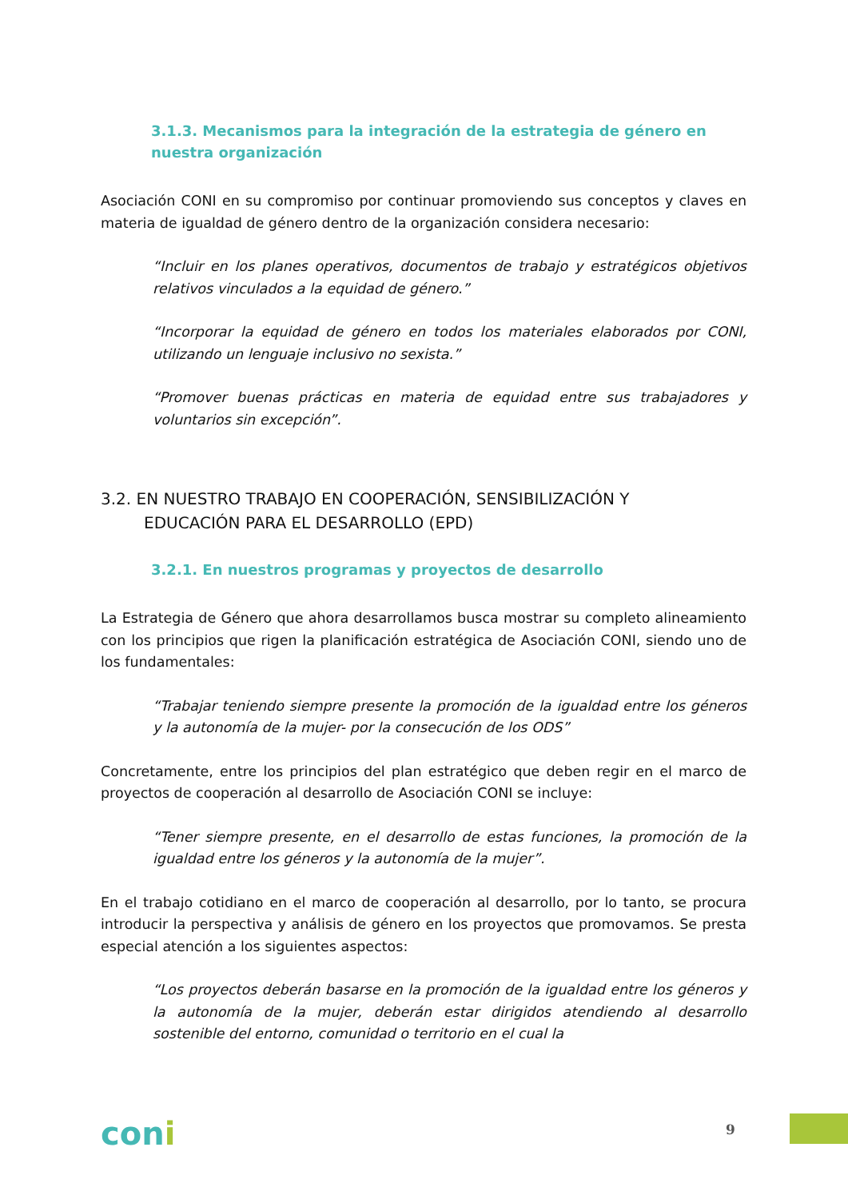3.1.3. Mecanismos para la integración de la estrategia de género en nuestra organización
Asociación CONI en su compromiso por continuar promoviendo sus conceptos y claves en materia de igualdad de género dentro de la organización considera necesario:
“Incluir en los planes operativos, documentos de trabajo y estratégicos objetivos relativos vinculados a la equidad de género.”
“Incorporar la equidad de género en todos los materiales elaborados por CONI, utilizando un lenguaje inclusivo no sexista.”
“Promover buenas prácticas en materia de equidad entre sus trabajadores y voluntarios sin excepción”.
3.2. EN NUESTRO TRABAJO EN COOPERACIÓN, SENSIBILIZACIÓN Y
EDUCACIÓN PARA EL DESARROLLO (EPD)
3.2.1. En nuestros programas y proyectos de desarrollo
La Estrategia de Género que ahora desarrollamos busca mostrar su completo alineamiento con los principios que rigen la planificación estratégica de Asociación CONI, siendo uno de los fundamentales:
“Trabajar teniendo siempre presente la promoción de la igualdad entre los géneros y la autonomía de la mujer- por la consecución de los ODS”
Concretamente, entre los principios del plan estratégico que deben regir en el marco de proyectos de cooperación al desarrollo de Asociación CONI se incluye:
“Tener siempre presente, en el desarrollo de estas funciones, la promoción de la igualdad entre los géneros y la autonomía de la mujer”.
En el trabajo cotidiano en el marco de cooperación al desarrollo, por lo tanto, se procura introducir la perspectiva y análisis de género en los proyectos que promovamos. Se presta especial atención a los siguientes aspectos:
“Los proyectos deberán basarse en la promoción de la igualdad entre los géneros y la autonomía de la mujer, deberán estar dirigidos atendiendo al desarrollo sostenible del entorno, comunidad o territorio en el cual la
coni 9